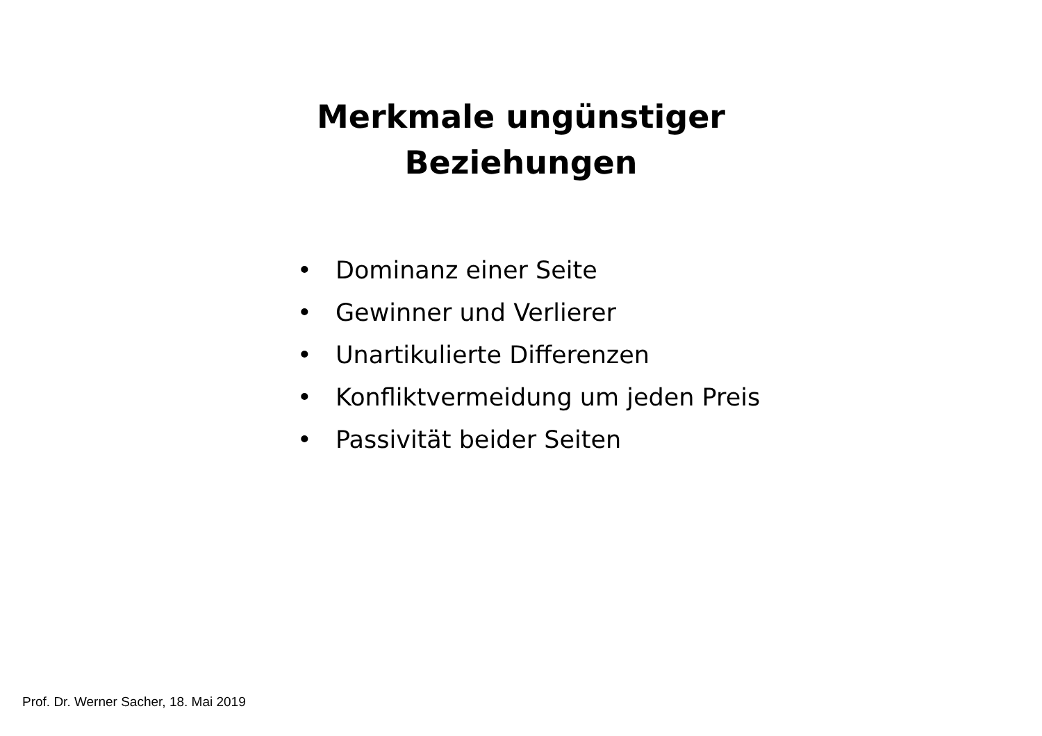Merkmale ungünstiger
Beziehungen
• Dominanz einer Seite
• Gewinner und Verlierer
• Unartikulierte Differenzen
• Konfliktvermeidung um jeden Preis
• Passivität beider Seiten
Prof. Dr. Werner Sacher, 18. Mai 2019